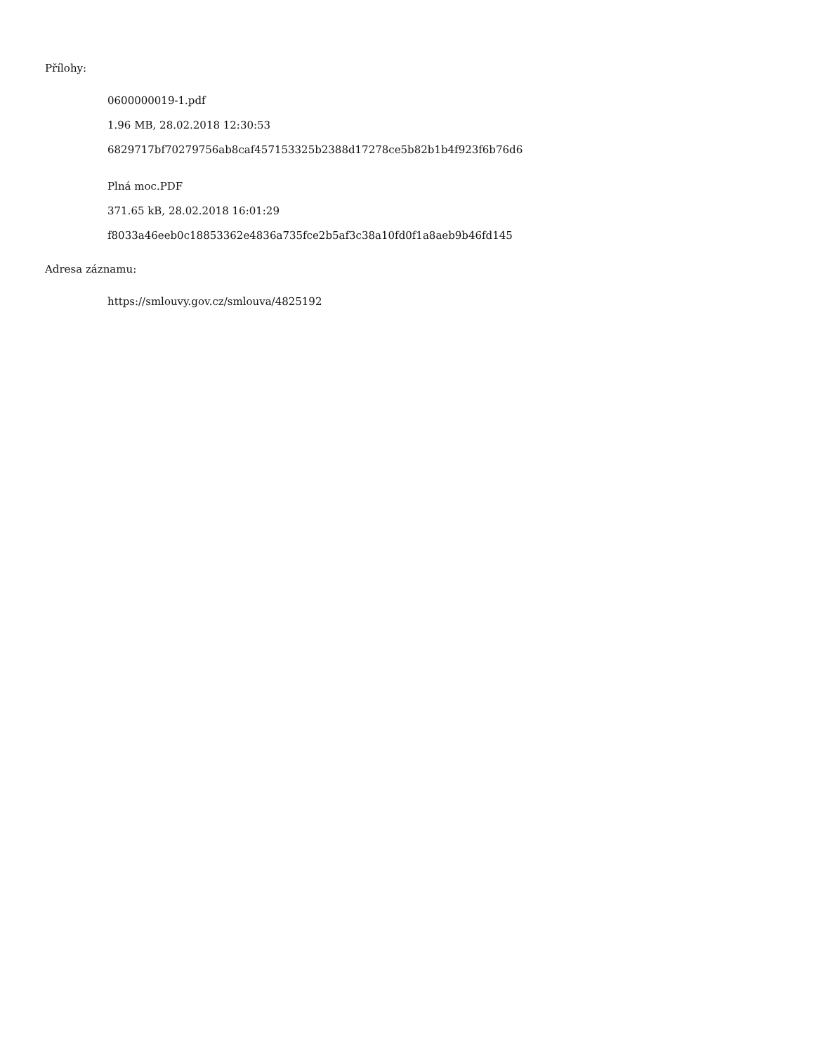Přílohy:
0600000019-1.pdf
1.96 MB, 28.02.2018 12:30:53
6829717bf70279756ab8caf457153325b2388d17278ce5b82b1b4f923f6b76d6
Plná moc.PDF
371.65 kB, 28.02.2018 16:01:29
f8033a46eeb0c18853362e4836a735fce2b5af3c38a10fd0f1a8aeb9b46fd145
Adresa záznamu:
https://smlouvy.gov.cz/smlouva/4825192